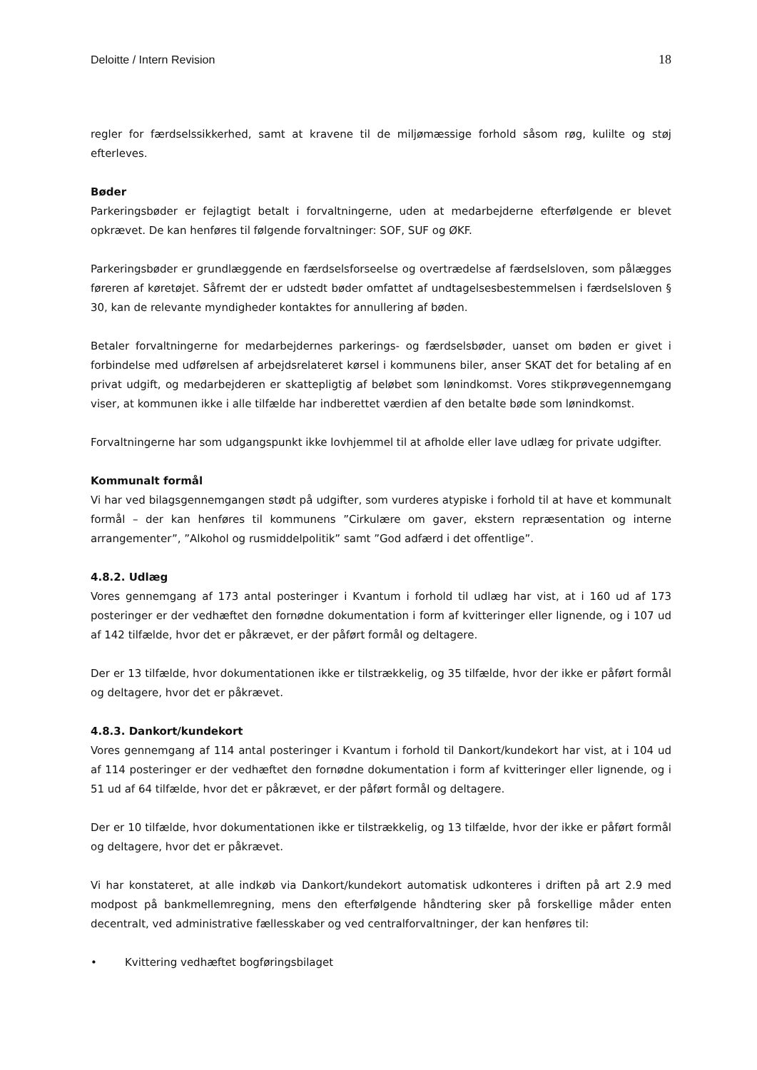Deloitte / Intern Revision 18
regler for færdselssikkerhed, samt at kravene til de miljømæssige forhold såsom røg, kulilte og støj efterleves.
Bøder
Parkeringsbøder er fejlagtigt betalt i forvaltningerne, uden at medarbejderne efterfølgende er blevet opkrævet. De kan henføres til følgende forvaltninger: SOF, SUF og ØKF.
Parkeringsbøder er grundlæggende en færdselsforseelse og overtrædelse af færdselsloven, som pålægges føreren af køretøjet. Såfremt der er udstedt bøder omfattet af undtagelsesbestemmelsen i færdselsloven § 30, kan de relevante myndigheder kontaktes for annullering af bøden.
Betaler forvaltningerne for medarbejdernes parkerings- og færdselsbøder, uanset om bøden er givet i forbindelse med udførelsen af arbejdsrelateret kørsel i kommunens biler, anser SKAT det for betaling af en privat udgift, og medarbejderen er skattepligtig af beløbet som lønindkomst. Vores stikprøvegennemgang viser, at kommunen ikke i alle tilfælde har indberettet værdien af den betalte bøde som lønindkomst.
Forvaltningerne har som udgangspunkt ikke lovhjemmel til at afholde eller lave udlæg for private udgifter.
Kommunalt formål
Vi har ved bilagsgennemgangen stødt på udgifter, som vurderes atypiske i forhold til at have et kommunalt formål – der kan henføres til kommunens ”Cirkulære om gaver, ekstern repræsentation og interne arrangementer”, ”Alkohol og rusmiddelpolitik” samt ”God adfærd i det offentlige”.
4.8.2. Udlæg
Vores gennemgang af 173 antal posteringer i Kvantum i forhold til udlæg har vist, at i 160 ud af 173 posteringer er der vedhæftet den fornødne dokumentation i form af kvitteringer eller lignende, og i 107 ud af 142 tilfælde, hvor det er påkrævet, er der påført formål og deltagere.
Der er 13 tilfælde, hvor dokumentationen ikke er tilstrækkelig, og 35 tilfælde, hvor der ikke er påført formål og deltagere, hvor det er påkrævet.
4.8.3. Dankort/kundekort
Vores gennemgang af 114 antal posteringer i Kvantum i forhold til Dankort/kundekort har vist, at i 104 ud af 114 posteringer er der vedhæftet den fornødne dokumentation i form af kvitteringer eller lignende, og i 51 ud af 64 tilfælde, hvor det er påkrævet, er der påført formål og deltagere.
Der er 10 tilfælde, hvor dokumentationen ikke er tilstrækkelig, og 13 tilfælde, hvor der ikke er påført formål og deltagere, hvor det er påkrævet.
Vi har konstateret, at alle indkøb via Dankort/kundekort automatisk udkonteres i driften på art 2.9 med modpost på bankmellemregning, mens den efterfølgende håndtering sker på forskellige måder enten decentralt, ved administrative fællesskaber og ved centralforvaltninger, der kan henføres til:
• Kvittering vedhæftet bogføringsbilaget